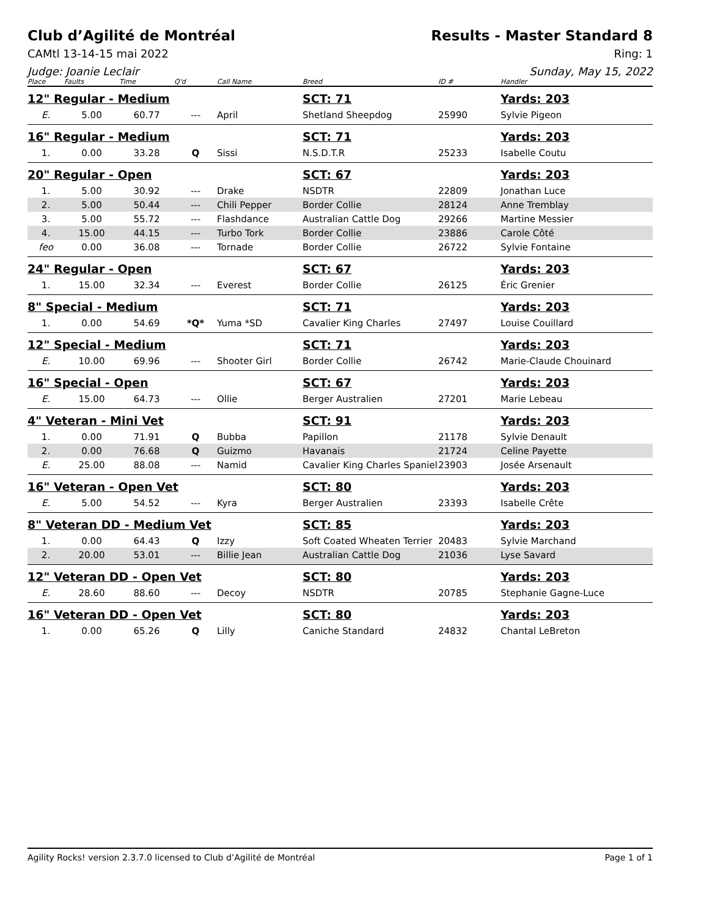Club d’Agilité de Montréal Results - Master Standard 8
CAMtl 13-14-15 mai 2022 Ring: 1
Judge: Joanie Leclair Sunday, May 15, 2022
| Place | Faults | Time | Q'd | Call Name | Breed | ID # | Handler |
| --- | --- | --- | --- | --- | --- | --- | --- |
| 12" Regular - Medium | | | | | SCT: 71 | | Yards: 203 |
| E. | 5.00 | 60.77 | --- | April | Shetland Sheepdog | 25990 | Sylvie Pigeon |
| 16" Regular - Medium | | | | | SCT: 71 | | Yards: 203 |
| 1. | 0.00 | 33.28 | Q | Sissi | N.S.D.T.R | 25233 | Isabelle Coutu |
| 20" Regular - Open | | | | | SCT: 67 | | Yards: 203 |
| 1. | 5.00 | 30.92 | --- | Drake | NSDTR | 22809 | Jonathan Luce |
| 2. | 5.00 | 50.44 | --- | Chili Pepper | Border Collie | 28124 | Anne Tremblay |
| 3. | 5.00 | 55.72 | --- | Flashdance | Australian Cattle Dog | 29266 | Martine Messier |
| 4. | 15.00 | 44.15 | --- | Turbo Tork | Border Collie | 23886 | Carole Côté |
| feo | 0.00 | 36.08 | --- | Tornade | Border Collie | 26722 | Sylvie Fontaine |
| 24" Regular - Open | | | | | SCT: 67 | | Yards: 203 |
| 1. | 15.00 | 32.34 | --- | Everest | Border Collie | 26125 | Éric Grenier |
| 8" Special - Medium | | | | | SCT: 71 | | Yards: 203 |
| 1. | 0.00 | 54.69 | *Q* | Yuma *SD | Cavalier King Charles | 27497 | Louise Couillard |
| 12" Special - Medium | | | | | SCT: 71 | | Yards: 203 |
| E. | 10.00 | 69.96 | --- | Shooter Girl | Border Collie | 26742 | Marie-Claude Chouinard |
| 16" Special - Open | | | | | SCT: 67 | | Yards: 203 |
| E. | 15.00 | 64.73 | --- | Ollie | Berger Australien | 27201 | Marie Lebeau |
| 4" Veteran - Mini Vet | | | | | SCT: 91 | | Yards: 203 |
| 1. | 0.00 | 71.91 | Q | Bubba | Papillon | 21178 | Sylvie Denault |
| 2. | 0.00 | 76.68 | Q | Guizmo | Havanais | 21724 | Celine Payette |
| E. | 25.00 | 88.08 | --- | Namid | Cavalier King Charles Spaniel | 23903 | Josée Arsenault |
| 16" Veteran - Open Vet | | | | | SCT: 80 | | Yards: 203 |
| E. | 5.00 | 54.52 | --- | Kyra | Berger Australien | 23393 | Isabelle Crête |
| 8" Veteran DD - Medium Vet | | | | | SCT: 85 | | Yards: 203 |
| 1. | 0.00 | 64.43 | Q | Izzy | Soft Coated Wheaten Terrier | 20483 | Sylvie Marchand |
| 2. | 20.00 | 53.01 | --- | Billie Jean | Australian Cattle Dog | 21036 | Lyse Savard |
| 12" Veteran DD - Open Vet | | | | | SCT: 80 | | Yards: 203 |
| E. | 28.60 | 88.60 | --- | Decoy | NSDTR | 20785 | Stephanie Gagne-Luce |
| 16" Veteran DD - Open Vet | | | | | SCT: 80 | | Yards: 203 |
| 1. | 0.00 | 65.26 | Q | Lilly | Caniche Standard | 24832 | Chantal LeBreton |
Agility Rocks! version 2.3.7.0 licensed to Club d’Agilité de Montréal
Page 1 of 1